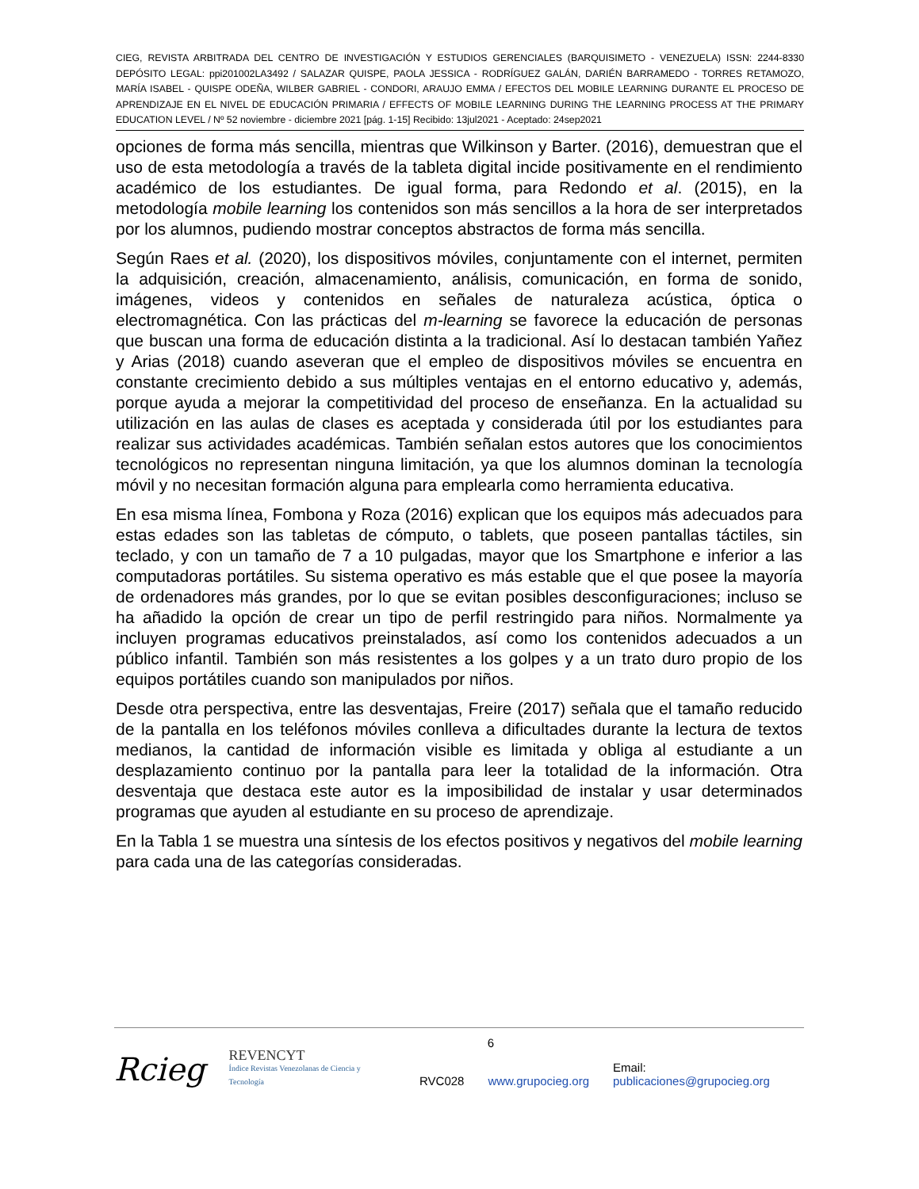CIEG, REVISTA ARBITRADA DEL CENTRO DE INVESTIGACIÓN Y ESTUDIOS GERENCIALES (BARQUISIMETO - VENEZUELA) ISSN: 2244-8330 DEPÓSITO LEGAL: ppi201002LA3492 / SALAZAR QUISPE, PAOLA JESSICA - RODRÍGUEZ GALÁN, DARIÉN BARRAMEDO - TORRES RETAMOZO, MARÍA ISABEL - QUISPE ODEÑA, WILBER GABRIEL - CONDORI, ARAUJO EMMA / EFECTOS DEL MOBILE LEARNING DURANTE EL PROCESO DE APRENDIZAJE EN EL NIVEL DE EDUCACIÓN PRIMARIA / EFFECTS OF MOBILE LEARNING DURING THE LEARNING PROCESS AT THE PRIMARY EDUCATION LEVEL / Nº 52 noviembre - diciembre 2021 [pág. 1-15] Recibido: 13jul2021 - Aceptado: 24sep2021
opciones de forma más sencilla, mientras que Wilkinson y Barter. (2016), demuestran que el uso de esta metodología a través de la tableta digital incide positivamente en el rendimiento académico de los estudiantes. De igual forma, para Redondo et al. (2015), en la metodología mobile learning los contenidos son más sencillos a la hora de ser interpretados por los alumnos, pudiendo mostrar conceptos abstractos de forma más sencilla.
Según Raes et al. (2020), los dispositivos móviles, conjuntamente con el internet, permiten la adquisición, creación, almacenamiento, análisis, comunicación, en forma de sonido, imágenes, videos y contenidos en señales de naturaleza acústica, óptica o electromagnética. Con las prácticas del m-learning se favorece la educación de personas que buscan una forma de educación distinta a la tradicional. Así lo destacan también Yañez y Arias (2018) cuando aseveran que el empleo de dispositivos móviles se encuentra en constante crecimiento debido a sus múltiples ventajas en el entorno educativo y, además, porque ayuda a mejorar la competitividad del proceso de enseñanza. En la actualidad su utilización en las aulas de clases es aceptada y considerada útil por los estudiantes para realizar sus actividades académicas. También señalan estos autores que los conocimientos tecnológicos no representan ninguna limitación, ya que los alumnos dominan la tecnología móvil y no necesitan formación alguna para emplearla como herramienta educativa.
En esa misma línea, Fombona y Roza (2016) explican que los equipos más adecuados para estas edades son las tabletas de cómputo, o tablets, que poseen pantallas táctiles, sin teclado, y con un tamaño de 7 a 10 pulgadas, mayor que los Smartphone e inferior a las computadoras portátiles. Su sistema operativo es más estable que el que posee la mayoría de ordenadores más grandes, por lo que se evitan posibles desconfiguraciones; incluso se ha añadido la opción de crear un tipo de perfil restringido para niños. Normalmente ya incluyen programas educativos preinstalados, así como los contenidos adecuados a un público infantil. También son más resistentes a los golpes y a un trato duro propio de los equipos portátiles cuando son manipulados por niños.
Desde otra perspectiva, entre las desventajas, Freire (2017) señala que el tamaño reducido de la pantalla en los teléfonos móviles conlleva a dificultades durante la lectura de textos medianos, la cantidad de información visible es limitada y obliga al estudiante a un desplazamiento continuo por la pantalla para leer la totalidad de la información. Otra desventaja que destaca este autor es la imposibilidad de instalar y usar determinados programas que ayuden al estudiante en su proceso de aprendizaje.
En la Tabla 1 se muestra una síntesis de los efectos positivos y negativos del mobile learning para cada una de las categorías consideradas.
6
Rcieg REVENCYT
Índice Revistas Venezolanas de Ciencia y Tecnología RVC028 www.grupocieg.org Email: publicaciones@grupocieg.org